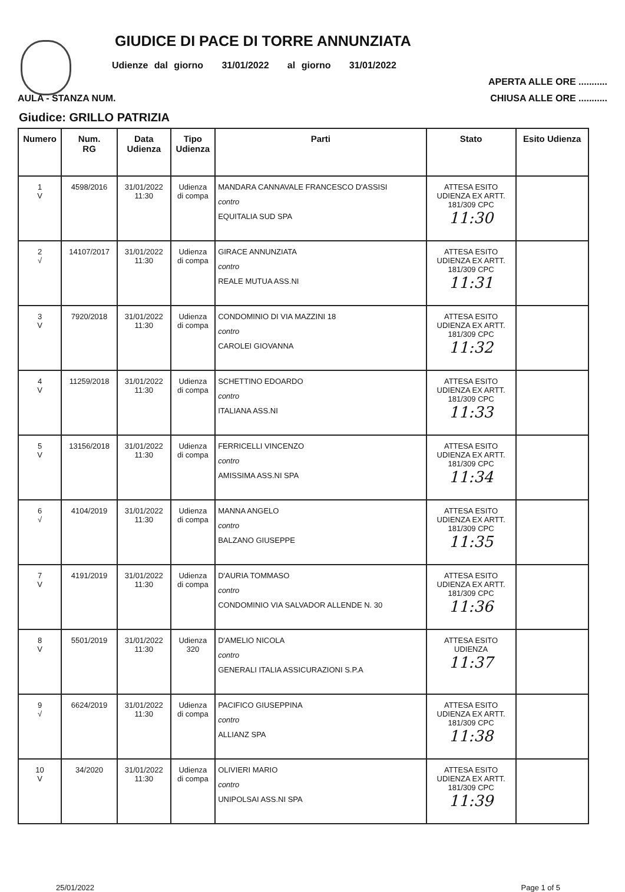GIUDICE DI PACE DI TORRE ANNUNZIATA
Udienze dal giorno 31/01/2022 al giorno 31/01/2022
APERTA ALLE ORE ...........
AULA - STANZA NUM. CHIUSA ALLE ORE ...........
Giudice: GRILLO PATRIZIA
| Numero | Num. RG | Data Udienza | Tipo Udienza | Parti | Stato | Esito Udienza |
| --- | --- | --- | --- | --- | --- | --- |
| 1 V | 4598/2016 | 31/01/2022 11:30 | Udienza di compa | MANDARA CANNAVALE FRANCESCO D'ASSISI contro EQUITALIA SUD SPA | ATTESA ESITO UDIENZA EX ARTT. 181/309 CPC 11:30 | |
| 2 √ | 14107/2017 | 31/01/2022 11:30 | Udienza di compa | GIRACE ANNUNZIATA contro REALE MUTUA ASS.NI | ATTESA ESITO UDIENZA EX ARTT. 181/309 CPC 11:31 | |
| 3 V | 7920/2018 | 31/01/2022 11:30 | Udienza di compa | CONDOMINIO DI VIA MAZZINI 18 contro CAROLEI GIOVANNA | ATTESA ESITO UDIENZA EX ARTT. 181/309 CPC 11:32 | |
| 4 V | 11259/2018 | 31/01/2022 11:30 | Udienza di compa | SCHETTINO EDOARDO contro ITALIANA ASS.NI | ATTESA ESITO UDIENZA EX ARTT. 181/309 CPC 11:33 | |
| 5 V | 13156/2018 | 31/01/2022 11:30 | Udienza di compa | FERRICELLI VINCENZO contro AMISSIMA ASS.NI SPA | ATTESA ESITO UDIENZA EX ARTT. 181/309 CPC 11:34 | |
| 6 √ | 4104/2019 | 31/01/2022 11:30 | Udienza di compa | MANNA ANGELO contro BALZANO GIUSEPPE | ATTESA ESITO UDIENZA EX ARTT. 181/309 CPC 11:35 | |
| 7 V | 4191/2019 | 31/01/2022 11:30 | Udienza di compa | D'AURIA TOMMASO contro CONDOMINIO VIA SALVADOR ALLENDE N. 30 | ATTESA ESITO UDIENZA EX ARTT. 181/309 CPC 11:36 | |
| 8 V | 5501/2019 | 31/01/2022 11:30 | Udienza 320 | D'AMELIO NICOLA contro GENERALI ITALIA ASSICURAZIONI S.P.A | ATTESA ESITO UDIENZA 11:37 | |
| 9 √ | 6624/2019 | 31/01/2022 11:30 | Udienza di compa | PACIFICO GIUSEPPINA contro ALLIANZ SPA | ATTESA ESITO UDIENZA EX ARTT. 181/309 CPC 11:38 | |
| 10 V | 34/2020 | 31/01/2022 11:30 | Udienza di compa | OLIVIERI MARIO contro UNIPOLSAI ASS.NI SPA | ATTESA ESITO UDIENZA EX ARTT. 181/309 CPC 11:39 | |
25/01/2022 Page 1 of 5